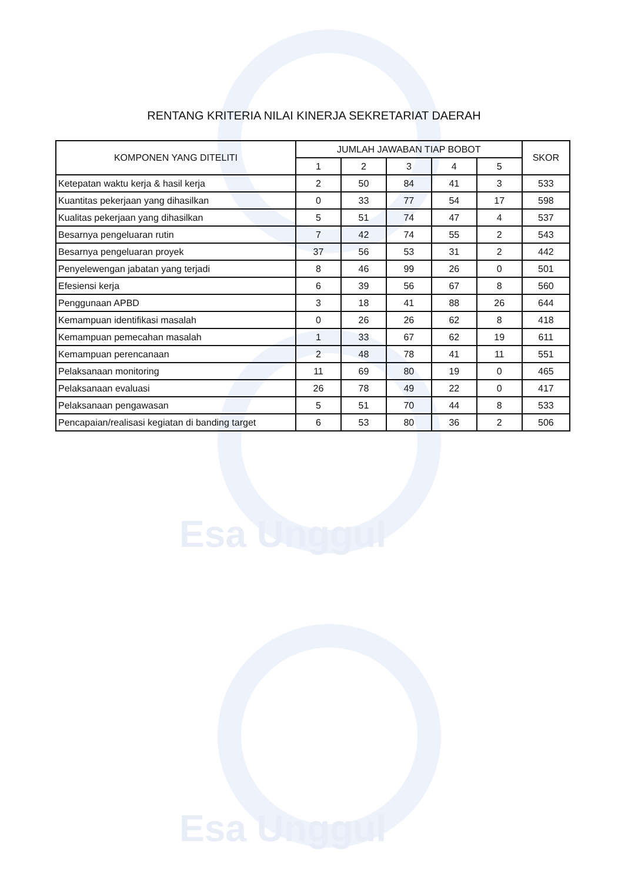Esa Unggul
Esa Unggul
RENTANG KRITERIA NILAI KINERJA SEKRETARIAT DAERAH
| KOMPONEN YANG DITELITI | JUMLAH JAWABAN TIAP BOBOT | | | | | SKOR |
| --- | --- | --- | --- | --- | --- | --- |
| | 1 | 2 | 3 | 4 | 5 | |
| Ketepatan waktu kerja & hasil kerja | 2 | 50 | 84 | 41 | 3 | 533 |
| Kuantitas pekerjaan yang dihasilkan | 0 | 33 | 77 | 54 | 17 | 598 |
| Kualitas pekerjaan yang dihasilkan | 5 | 51 | 74 | 47 | 4 | 537 |
| Besarnya pengeluaran rutin | 7 | 42 | 74 | 55 | 2 | 543 |
| Besarnya pengeluaran proyek | 37 | 56 | 53 | 31 | 2 | 442 |
| Penyelewengan jabatan yang terjadi | 8 | 46 | 99 | 26 | 0 | 501 |
| Efesiensi kerja | 6 | 39 | 56 | 67 | 8 | 560 |
| Penggunaan APBD | 3 | 18 | 41 | 88 | 26 | 644 |
| Kemampuan identifikasi masalah | 0 | 26 | 26 | 62 | 8 | 418 |
| Kemampuan pemecahan masalah | 1 | 33 | 67 | 62 | 19 | 611 |
| Kemampuan perencanaan | 2 | 48 | 78 | 41 | 11 | 551 |
| Pelaksanaan monitoring | 11 | 69 | 80 | 19 | 0 | 465 |
| Pelaksanaan evaluasi | 26 | 78 | 49 | 22 | 0 | 417 |
| Pelaksanaan pengawasan | 5 | 51 | 70 | 44 | 8 | 533 |
| Pencapaian/realisasi kegiatan di banding target | 6 | 53 | 80 | 36 | 2 | 506 |